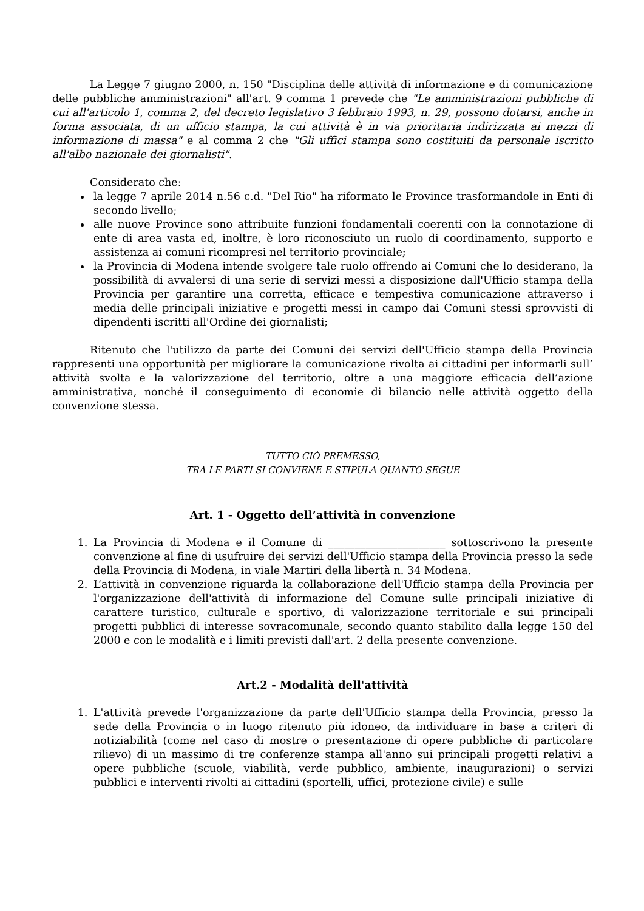La Legge 7 giugno 2000, n. 150 "Disciplina delle attività di informazione e di comunicazione delle pubbliche amministrazioni" all'art. 9 comma 1 prevede che "Le amministrazioni pubbliche di cui all'articolo 1, comma 2, del decreto legislativo 3 febbraio 1993, n. 29, possono dotarsi, anche in forma associata, di un ufficio stampa, la cui attività è in via prioritaria indirizzata ai mezzi di informazione di massa" e al comma 2 che "Gli uffici stampa sono costituiti da personale iscritto all'albo nazionale dei giornalisti".
Considerato che:
la legge 7 aprile 2014 n.56 c.d. "Del Rio" ha riformato le Province trasformandole in Enti di secondo livello;
alle nuove Province sono attribuite funzioni fondamentali coerenti con la connotazione di ente di area vasta ed, inoltre, è loro riconosciuto un ruolo di coordinamento, supporto e assistenza ai comuni ricompresi nel territorio provinciale;
la Provincia di Modena intende svolgere tale ruolo offrendo ai Comuni che lo desiderano, la possibilità di avvalersi di una serie di servizi messi a disposizione dall'Ufficio stampa della Provincia per garantire una corretta, efficace e tempestiva comunicazione attraverso i media delle principali iniziative e progetti messi in campo dai Comuni stessi sprovvisti di dipendenti iscritti all'Ordine dei giornalisti;
Ritenuto che l'utilizzo da parte dei Comuni dei servizi dell'Ufficio stampa della Provincia rappresenti una opportunità per migliorare la comunicazione rivolta ai cittadini per informarli sull’ attività svolta e la valorizzazione del territorio, oltre a una maggiore efficacia dell’azione amministrativa, nonché il conseguimento di economie di bilancio nelle attività oggetto della convenzione stessa.
TUTTO CIÒ PREMESSO,
TRA LE PARTI SI CONVIENE E STIPULA QUANTO SEGUE
Art. 1 - Oggetto dell’attività in convenzione
1. La Provincia di Modena e il Comune di ______________________ sottoscrivono la presente convenzione al fine di usufruire dei servizi dell'Ufficio stampa della Provincia presso la sede della Provincia di Modena, in viale Martiri della libertà n. 34 Modena.
2. L’attività in convenzione riguarda la collaborazione dell'Ufficio stampa della Provincia per l'organizzazione dell'attività di informazione del Comune sulle principali iniziative di carattere turistico, culturale e sportivo, di valorizzazione territoriale e sui principali progetti pubblici di interesse sovracomunale, secondo quanto stabilito dalla legge 150 del 2000 e con le modalità e i limiti previsti dall'art. 2 della presente convenzione.
Art.2 - Modalità dell'attività
1. L'attività prevede l'organizzazione da parte dell'Ufficio stampa della Provincia, presso la sede della Provincia o in luogo ritenuto più idoneo, da individuare in base a criteri di notiziabilità (come nel caso di mostre o presentazione di opere pubbliche di particolare rilievo) di un massimo di tre conferenze stampa all'anno sui principali progetti relativi a opere pubbliche (scuole, viabilità, verde pubblico, ambiente, inaugurazioni) o servizi pubblici e interventi rivolti ai cittadini (sportelli, uffici, protezione civile) e sulle